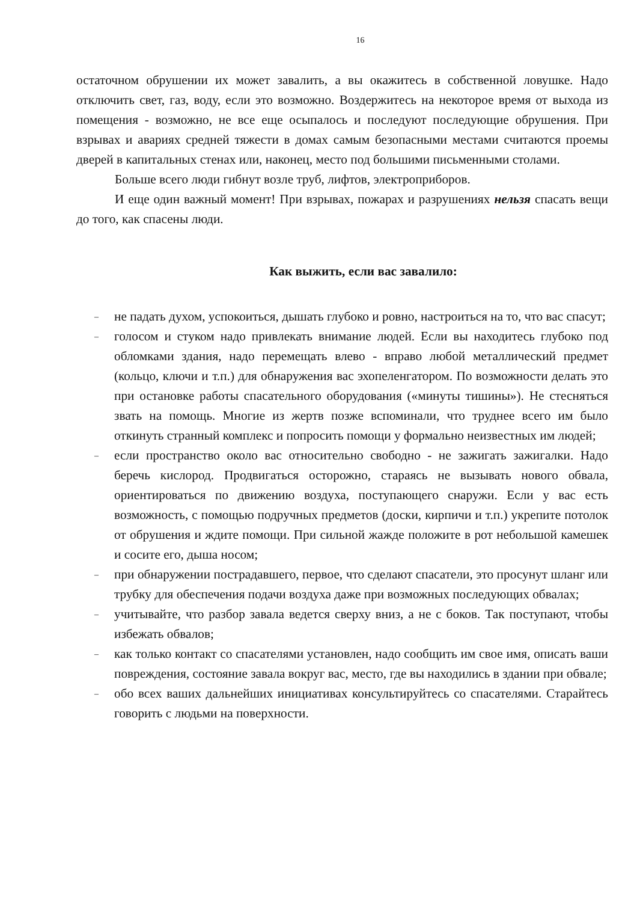16
остаточном обрушении их может завалить, а вы окажитесь в собственной ловушке. Надо отключить свет, газ, воду, если это возможно. Воздержитесь на некоторое время от выхода из помещения - возможно, не все еще осыпалось и последуют последующие обрушения. При взрывах и авариях средней тяжести в домах самым безопасными местами считаются проемы дверей в капитальных стенах или, наконец, место под большими письменными столами.
Больше всего люди гибнут возле труб, лифтов, электроприборов.
И еще один важный момент! При взрывах, пожарах и разрушениях нельзя спасать вещи до того, как спасены люди.
Как выжить, если вас завалило:
– не падать духом, успокоиться, дышать глубоко и ровно, настроиться на то, что вас спасут;
– голосом и стуком надо привлекать внимание людей. Если вы находитесь глубоко под обломками здания, надо перемещать влево - вправо любой металлический предмет (кольцо, ключи и т.п.) для обнаружения вас эхопеленгатором. По возможности делать это при остановке работы спасательного оборудования («минуты тишины»). Не стесняться звать на помощь. Многие из жертв позже вспоминали, что труднее всего им было откинуть странный комплекс и попросить помощи у формально неизвестных им людей;
– если пространство около вас относительно свободно - не зажигать зажигалки. Надо беречь кислород. Продвигаться осторожно, стараясь не вызывать нового обвала, ориентироваться по движению воздуха, поступающего снаружи. Если у вас есть возможность, с помощью подручных предметов (доски, кирпичи и т.п.) укрепите потолок от обрушения и ждите помощи. При сильной жажде положите в рот небольшой камешек и сосите его, дыша носом;
– при обнаружении пострадавшего, первое, что сделают спасатели, это просунут шланг или трубку для обеспечения подачи воздуха даже при возможных последующих обвалах;
– учитывайте, что разбор завала ведется сверху вниз, а не с боков. Так поступают, чтобы избежать обвалов;
– как только контакт со спасателями установлен, надо сообщить им свое имя, описать ваши повреждения, состояние завала вокруг вас, место, где вы находились в здании при обвале;
– обо всех ваших дальнейших инициативах консультируйтесь со спасателями. Старайтесь говорить с людьми на поверхности.